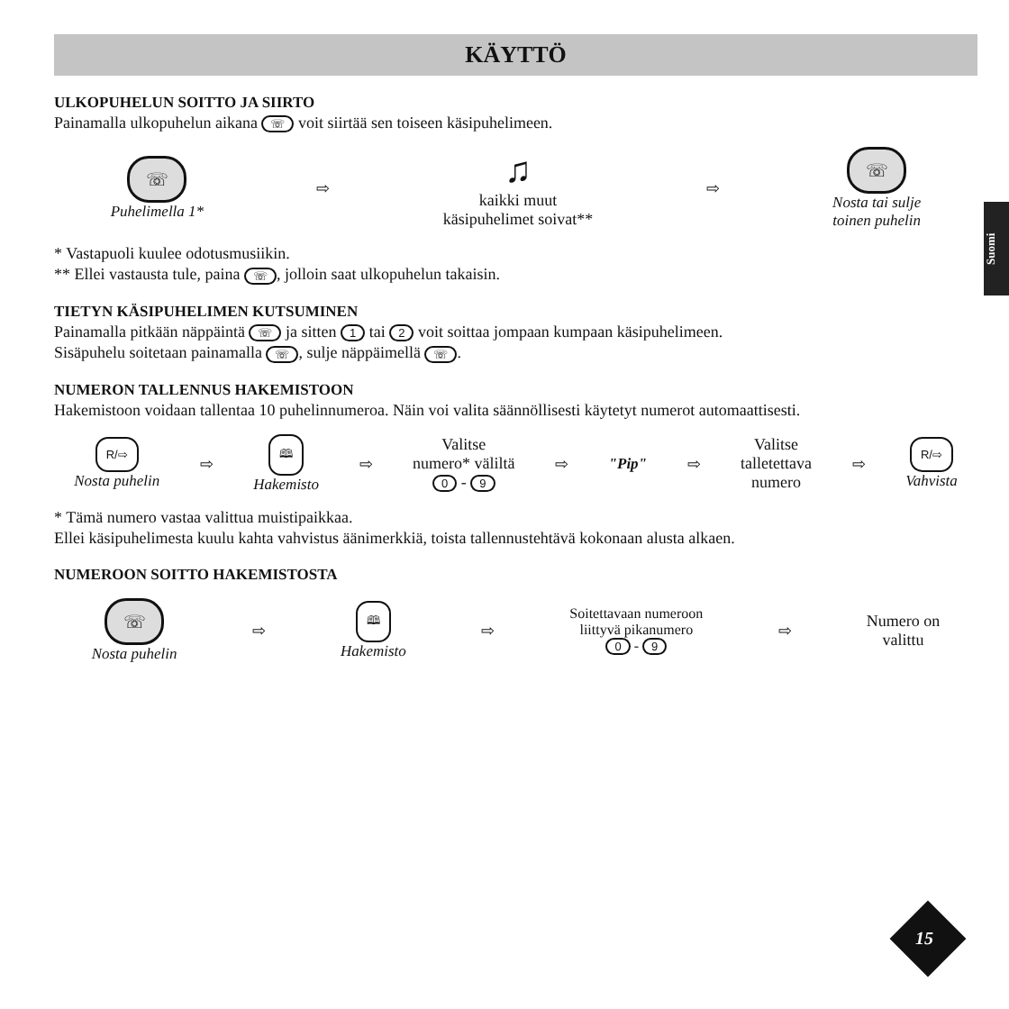Suomi
KÄYTTÖ
ULKOPUHELUN SOITTO JA SIIRTO
Painamalla ulkopuhelun aikana ☏ voit siirtää sen toiseen käsipuhelimeen.
☏
Puhelimella 1*
⇨
♫
kaikki muut
käsipuhelimet soivat**
⇨
☏
Nosta tai sulje
toinen puhelin
* Vastapuoli kuulee odotusmusiikin.
** Ellei vastausta tule, paina ☏, jolloin saat ulkopuhelun takaisin.
TIETYN KÄSIPUHELIMEN KUTSUMINEN
Painamalla pitkään näppäintä ☏ ja sitten 1 tai 2 voit soittaa jompaan kumpaan käsipuhelimeen.
Sisäpuhelu soitetaan painamalla ☏, sulje näppäimellä ☏.
NUMERON TALLENNUS HAKEMISTOON
Hakemistoon voidaan tallentaa 10 puhelinnumeroa. Näin voi valita säännöllisesti käytetyt numerot automaattisesti.
R/⇨
Nosta puhelin
⇨
🕮
Hakemisto
⇨
Valitse
numero* väliltä
0 - 9
⇨ "Pip" ⇨
Valitse
talletettava
numero
⇨
R/⇨
Vahvista
* Tämä numero vastaa valittua muistipaikkaa.
Ellei käsipuhelimesta kuulu kahta vahvistus äänimerkkiä, toista tallennustehtävä kokonaan alusta alkaen.
NUMEROON SOITTO HAKEMISTOSTA
☏
Nosta puhelin
⇨
🕮
Hakemisto
⇨
Soitettavaan numeroon
liittyvä pikanumero
0 - 9
⇨
Numero on
valittu
15